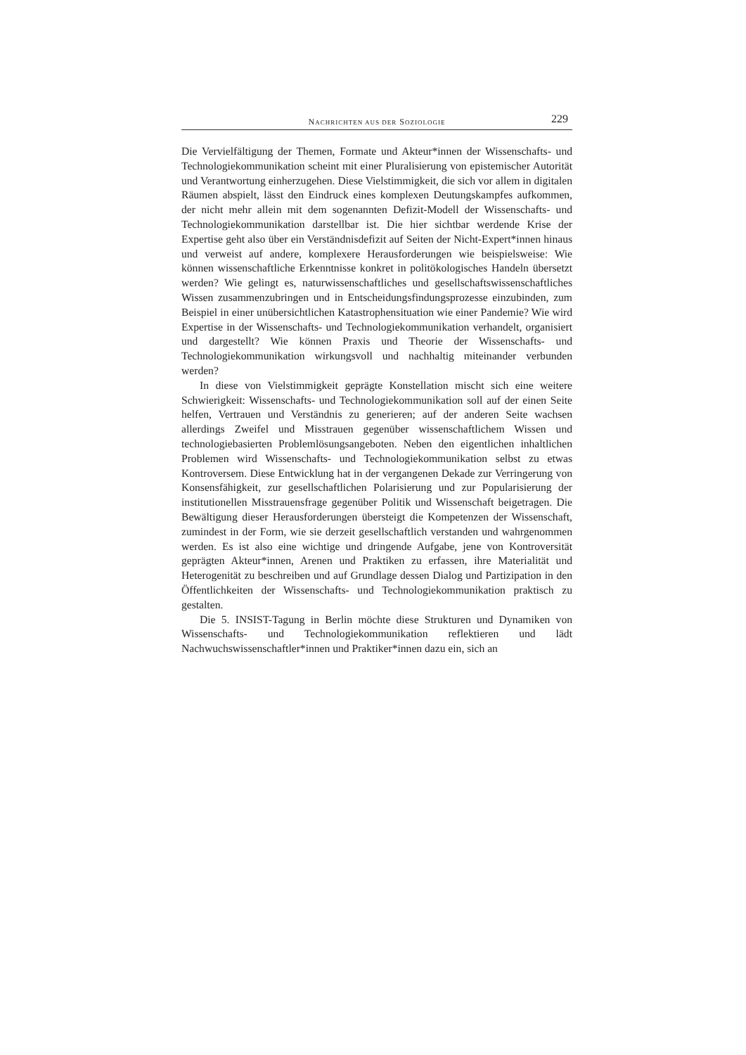NACHRICHTEN AUS DER SOZIOLOGIE 229
Die Vervielfältigung der Themen, Formate und Akteur*innen der Wissenschafts- und Technologiekommunikation scheint mit einer Pluralisierung von epistemischer Autorität und Verantwortung einherzugehen. Diese Vielstimmigkeit, die sich vor allem in digitalen Räumen abspielt, lässt den Eindruck eines komplexen Deutungskampfes aufkommen, der nicht mehr allein mit dem sogenannten Defizit-Modell der Wissenschafts- und Technologiekommunikation darstellbar ist. Die hier sichtbar werdende Krise der Expertise geht also über ein Verständnisdefizit auf Seiten der Nicht-Expert*innen hinaus und verweist auf andere, komplexere Herausforderungen wie beispielsweise: Wie können wissenschaftliche Erkenntnisse konkret in politökologisches Handeln übersetzt werden? Wie gelingt es, naturwissenschaftliches und gesellschaftswissenschaftliches Wissen zusammenzubringen und in Entscheidungsfindungsprozesse einzubinden, zum Beispiel in einer unübersichtlichen Katastrophensituation wie einer Pandemie? Wie wird Expertise in der Wissenschafts- und Technologiekommunikation verhandelt, organisiert und dargestellt? Wie können Praxis und Theorie der Wissenschafts- und Technologiekommunikation wirkungsvoll und nachhaltig miteinander verbunden werden?
In diese von Vielstimmigkeit geprägte Konstellation mischt sich eine weitere Schwierigkeit: Wissenschafts- und Technologiekommunikation soll auf der einen Seite helfen, Vertrauen und Verständnis zu generieren; auf der anderen Seite wachsen allerdings Zweifel und Misstrauen gegenüber wissenschaftlichem Wissen und technologiebasierten Problemlösungsangeboten. Neben den eigentlichen inhaltlichen Problemen wird Wissenschafts- und Technologiekommunikation selbst zu etwas Kontroversem. Diese Entwicklung hat in der vergangenen Dekade zur Verringerung von Konsensfähigkeit, zur gesellschaftlichen Polarisierung und zur Popularisierung der institutionellen Misstrauensfrage gegenüber Politik und Wissenschaft beigetragen. Die Bewältigung dieser Herausforderungen übersteigt die Kompetenzen der Wissenschaft, zumindest in der Form, wie sie derzeit gesellschaftlich verstanden und wahrgenommen werden. Es ist also eine wichtige und dringende Aufgabe, jene von Kontroversität geprägten Akteur*innen, Arenen und Praktiken zu erfassen, ihre Materialität und Heterogenität zu beschreiben und auf Grundlage dessen Dialog und Partizipation in den Öffentlichkeiten der Wissenschafts- und Technologiekommunikation praktisch zu gestalten.
Die 5. INSIST-Tagung in Berlin möchte diese Strukturen und Dynamiken von Wissenschafts- und Technologiekommunikation reflektieren und lädt Nachwuchswissenschaftler*innen und Praktiker*innen dazu ein, sich an